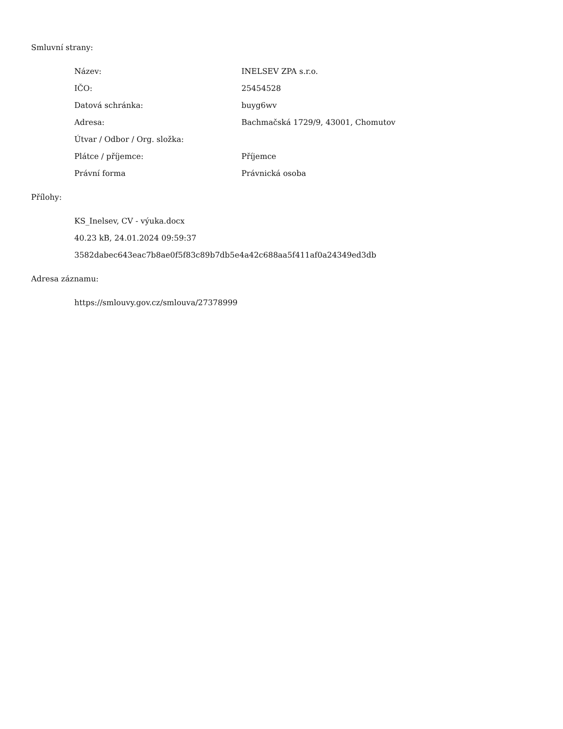Smluvní strany:
| Název: | INELSEV ZPA s.r.o. |
| IČO: | 25454528 |
| Datová schránka: | buyg6wv |
| Adresa: | Bachmačská 1729/9, 43001, Chomutov |
| Útvar / Odbor / Org. složka: | |
| Plátce / příjemce: | Příjemce |
| Právní forma | Právnická osoba |
Přílohy:
KS_Inelsev, CV - výuka.docx
40.23 kB, 24.01.2024 09:59:37
3582dabec643eac7b8ae0f5f83c89b7db5e4a42c688aa5f411af0a24349ed3db
Adresa záznamu:
https://smlouvy.gov.cz/smlouva/27378999